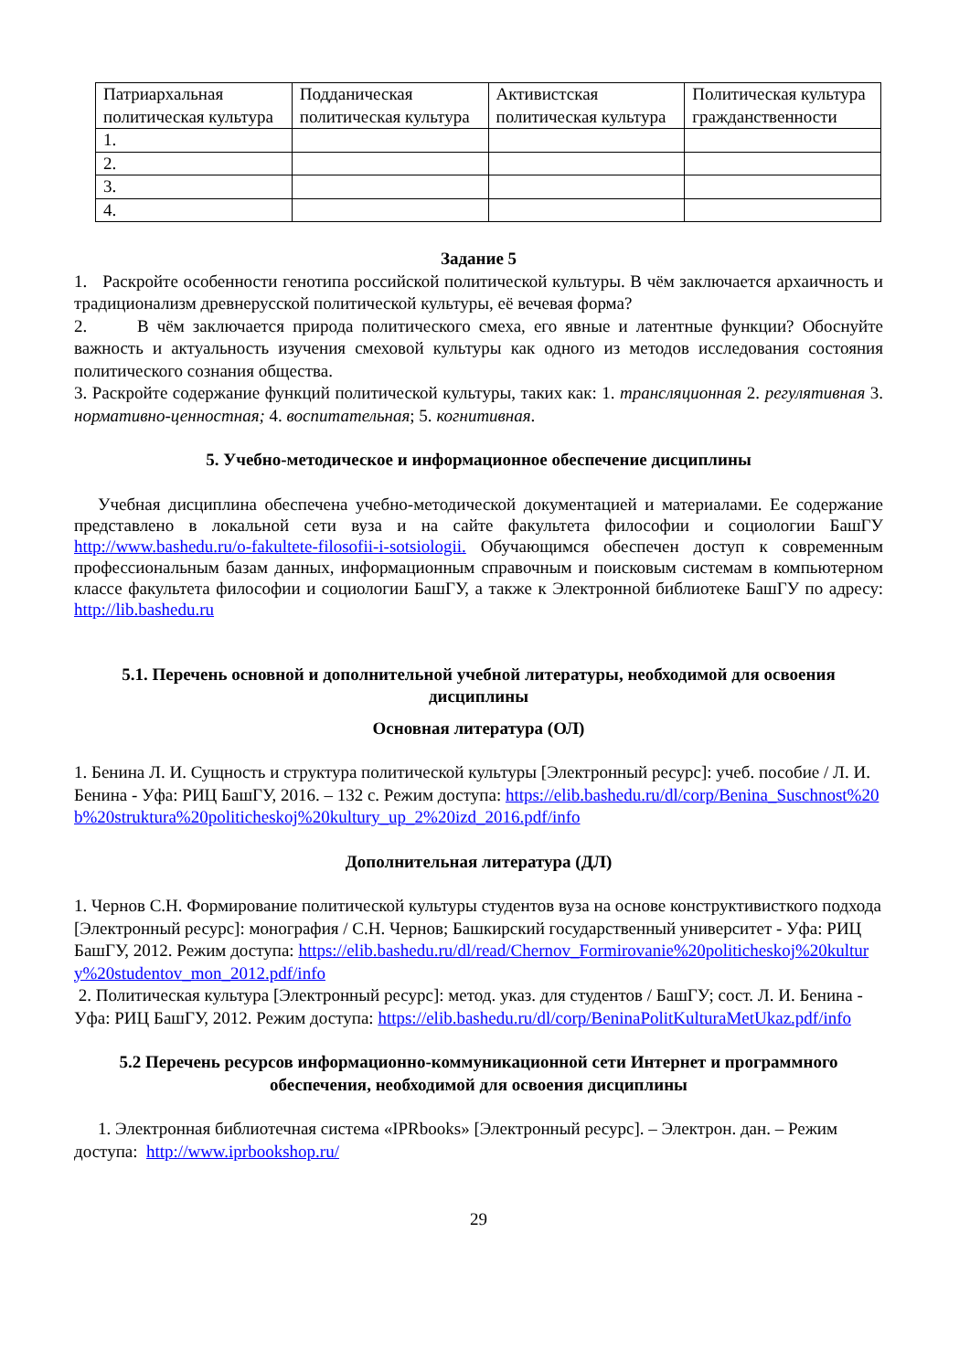| Патриархальная политическая культура | Подданическая политическая культура | Активистская политическая культура | Политическая культура гражданственности |
| 1. | | | |
| 2. | | | |
| 3. | | | |
| 4. | | | |
Задание 5
1. Раскройте особенности генотипа российской политической культуры. В чём заключается архаичность и традиционализм древнерусской политической культуры, её вечевая форма?
2. В чём заключается природа политического смеха, его явные и латентные функции? Обоснуйте важность и актуальность изучения смеховой культуры как одного из методов исследования состояния политического сознания общества.
3. Раскройте содержание функций политической культуры, таких как: 1. трансляционная 2. регулятивная 3. нормативно-ценностная; 4. воспитательная; 5. когнитивная.
5. Учебно-методическое и информационное обеспечение дисциплины
Учебная дисциплина обеспечена учебно-методической документацией и материалами. Ее содержание представлено в локальной сети вуза и на сайте факультета философии и социологии БашГУ http://www.bashedu.ru/o-fakultete-filosofii-i-sotsiologii. Обучающимся обеспечен доступ к современным профессиональным базам данных, информационным справочным и поисковым системам в компьютерном классе факультета философии и социологии БашГУ, а также к Электронной библиотеке БашГУ по адресу: http://lib.bashedu.ru
5.1. Перечень основной и дополнительной учебной литературы, необходимой для освоения дисциплины
Основная литература (ОЛ)
1. Бенина Л. И. Сущность и структура политической культуры [Электронный ресурс]: учеб. пособие / Л. И. Бенина - Уфа: РИЦ БашГУ, 2016. – 132 с. Режим доступа: https://elib.bashedu.ru/dl/corp/Benina_Suschnost%20b%20struktura%20politicheskoj%20kultury_up_2%20izd_2016.pdf/info
Дополнительная литература (ДЛ)
1. Чернов С.Н. Формирование политической культуры студентов вуза на основе конструктивисткого подхода [Электронный ресурс]: монография / С.Н. Чернов; Башкирский государственный университет - Уфа: РИЦ БашГУ, 2012. Режим доступа: https://elib.bashedu.ru/dl/read/Chernov_Formirovanie%20politicheskoj%20kultury%20studentov_mon_2012.pdf/info
2. Политическая культура [Электронный ресурс]: метод. указ. для студентов / БашГУ; сост. Л. И. Бенина - Уфа: РИЦ БашГУ, 2012. Режим доступа: https://elib.bashedu.ru/dl/corp/BeninaPolitKulturaMetUkaz.pdf/info
5.2 Перечень ресурсов информационно-коммуникационной сети Интернет и программного обеспечения, необходимой для освоения дисциплины
1. Электронная библиотечная система «IPRbooks» [Электронный ресурс]. – Электрон. дан. – Режим доступа: http://www.iprbookshop.ru/
29